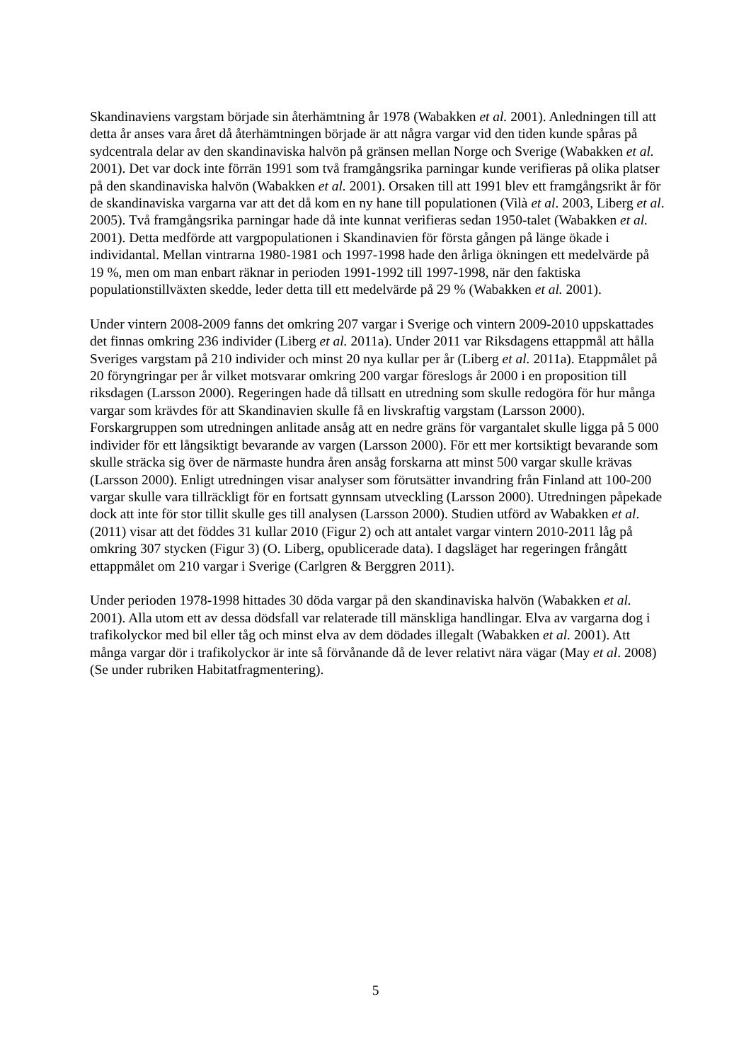Skandinaviens vargstam började sin återhämtning år 1978 (Wabakken et al. 2001). Anledningen till att detta år anses vara året då återhämtningen började är att några vargar vid den tiden kunde spåras på sydcentrala delar av den skandinaviska halvön på gränsen mellan Norge och Sverige (Wabakken et al. 2001). Det var dock inte förrän 1991 som två framgångsrika parningar kunde verifieras på olika platser på den skandinaviska halvön (Wabakken et al. 2001). Orsaken till att 1991 blev ett framgångsrikt år för de skandinaviska vargarna var att det då kom en ny hane till populationen (Vilà et al. 2003, Liberg et al. 2005). Två framgångsrika parningar hade då inte kunnat verifieras sedan 1950-talet (Wabakken et al. 2001). Detta medförde att vargpopulationen i Skandinavien för första gången på länge ökade i individantal. Mellan vintrarna 1980-1981 och 1997-1998 hade den årliga ökningen ett medelvärde på 19 %, men om man enbart räknar in perioden 1991-1992 till 1997-1998, när den faktiska populationstillväxten skedde, leder detta till ett medelvärde på 29 % (Wabakken et al. 2001).
Under vintern 2008-2009 fanns det omkring 207 vargar i Sverige och vintern 2009-2010 uppskattades det finnas omkring 236 individer (Liberg et al. 2011a). Under 2011 var Riksdagens ettappmål att hålla Sveriges vargstam på 210 individer och minst 20 nya kullar per år (Liberg et al. 2011a). Etappmålet på 20 föryngringar per år vilket motsvarar omkring 200 vargar föreslogs år 2000 i en proposition till riksdagen (Larsson 2000). Regeringen hade då tillsatt en utredning som skulle redogöra för hur många vargar som krävdes för att Skandinavien skulle få en livskraftig vargstam (Larsson 2000). Forskargruppen som utredningen anlitade ansåg att en nedre gräns för vargantalet skulle ligga på 5 000 individer för ett långsiktigt bevarande av vargen (Larsson 2000). För ett mer kortsiktigt bevarande som skulle sträcka sig över de närmaste hundra åren ansåg forskarna att minst 500 vargar skulle krävas (Larsson 2000). Enligt utredningen visar analyser som förutsätter invandring från Finland att 100-200 vargar skulle vara tillräckligt för en fortsatt gynnsam utveckling (Larsson 2000). Utredningen påpekade dock att inte för stor tillit skulle ges till analysen (Larsson 2000). Studien utförd av Wabakken et al. (2011) visar att det föddes 31 kullar 2010 (Figur 2) och att antalet vargar vintern 2010-2011 låg på omkring 307 stycken (Figur 3) (O. Liberg, opublicerade data). I dagsläget har regeringen frångått ettappmålet om 210 vargar i Sverige (Carlgren & Berggren 2011).
Under perioden 1978-1998 hittades 30 döda vargar på den skandinaviska halvön (Wabakken et al. 2001). Alla utom ett av dessa dödsfall var relaterade till mänskliga handlingar. Elva av vargarna dog i trafikolyckor med bil eller tåg och minst elva av dem dödades illegalt (Wabakken et al. 2001). Att många vargar dör i trafikolyckor är inte så förvånande då de lever relativt nära vägar (May et al. 2008) (Se under rubriken Habitatfragmentering).
5